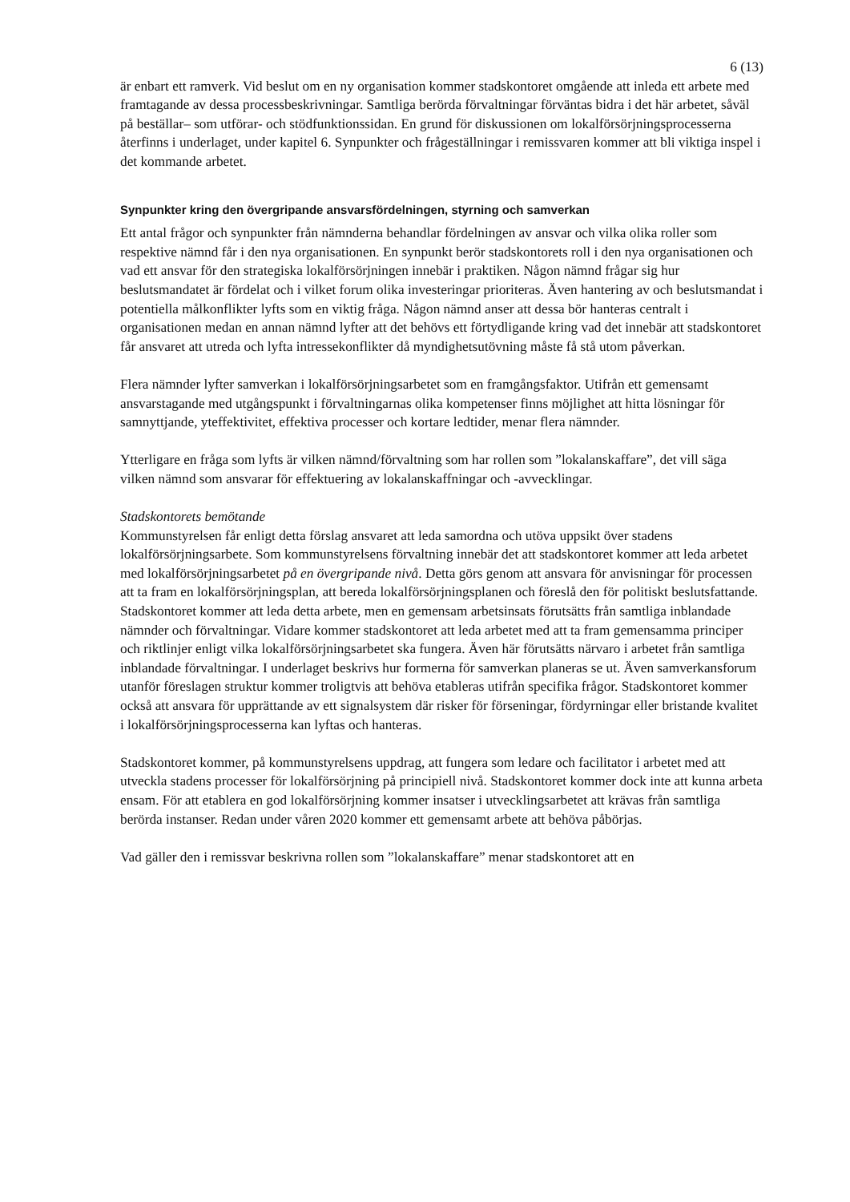6 (13)
är enbart ett ramverk. Vid beslut om en ny organisation kommer stadskontoret omgående att inleda ett arbete med framtagande av dessa processbeskrivningar. Samtliga berörda förvaltningar förväntas bidra i det här arbetet, såväl på beställar– som utförar- och stödfunktionssidan. En grund för diskussionen om lokalförsörjningsprocesserna återfinns i underlaget, under kapitel 6. Synpunkter och frågeställningar i remissvaren kommer att bli viktiga inspel i det kommande arbetet.
Synpunkter kring den övergripande ansvarsfördelningen, styrning och samverkan
Ett antal frågor och synpunkter från nämnderna behandlar fördelningen av ansvar och vilka olika roller som respektive nämnd får i den nya organisationen. En synpunkt berör stadskontorets roll i den nya organisationen och vad ett ansvar för den strategiska lokalförsörjningen innebär i praktiken. Någon nämnd frågar sig hur beslutsmandatet är fördelat och i vilket forum olika investeringar prioriteras. Även hantering av och beslutsmandat i potentiella målkonflikter lyfts som en viktig fråga. Någon nämnd anser att dessa bör hanteras centralt i organisationen medan en annan nämnd lyfter att det behövs ett förtydligande kring vad det innebär att stadskontoret får ansvaret att utreda och lyfta intressekonflikter då myndighetsutövning måste få stå utom påverkan.
Flera nämnder lyfter samverkan i lokalförsörjningsarbetet som en framgångsfaktor. Utifrån ett gemensamt ansvarstagande med utgångspunkt i förvaltningarnas olika kompetenser finns möjlighet att hitta lösningar för samnyttjande, yteffektivitet, effektiva processer och kortare ledtider, menar flera nämnder.
Ytterligare en fråga som lyfts är vilken nämnd/förvaltning som har rollen som ”lokalanskaffare”, det vill säga vilken nämnd som ansvarar för effektuering av lokalanskaffningar och -avvecklingar.
Stadskontorets bemötande
Kommunstyrelsen får enligt detta förslag ansvaret att leda samordna och utöva uppsikt över stadens lokalförsörjningsarbete. Som kommunstyrelsens förvaltning innebär det att stadskontoret kommer att leda arbetet med lokalförsörjningsarbetet på en övergripande nivå. Detta görs genom att ansvara för anvisningar för processen att ta fram en lokalförsörjningsplan, att bereda lokalförsörjningsplanen och föreslå den för politiskt beslutsfattande. Stadskontoret kommer att leda detta arbete, men en gemensam arbetsinsats förutsätts från samtliga inblandade nämnder och förvaltningar. Vidare kommer stadskontoret att leda arbetet med att ta fram gemensamma principer och riktlinjer enligt vilka lokalförsörjningsarbetet ska fungera. Även här förutsätts närvaro i arbetet från samtliga inblandade förvaltningar. I underlaget beskrivs hur formerna för samverkan planeras se ut. Även samverkansforum utanför föreslagen struktur kommer troligtvis att behöva etableras utifrån specifika frågor. Stadskontoret kommer också att ansvara för upprättande av ett signalsystem där risker för förseningar, fördyrningar eller bristande kvalitet i lokalförsörjningsprocesserna kan lyftas och hanteras.
Stadskontoret kommer, på kommunstyrelsens uppdrag, att fungera som ledare och facilitator i arbetet med att utveckla stadens processer för lokalförsörjning på principiell nivå. Stadskontoret kommer dock inte att kunna arbeta ensam. För att etablera en god lokalförsörjning kommer insatser i utvecklingsarbetet att krävas från samtliga berörda instanser. Redan under våren 2020 kommer ett gemensamt arbete att behöva påbörjas.
Vad gäller den i remissvar beskrivna rollen som ”lokalanskaffare” menar stadskontoret att en